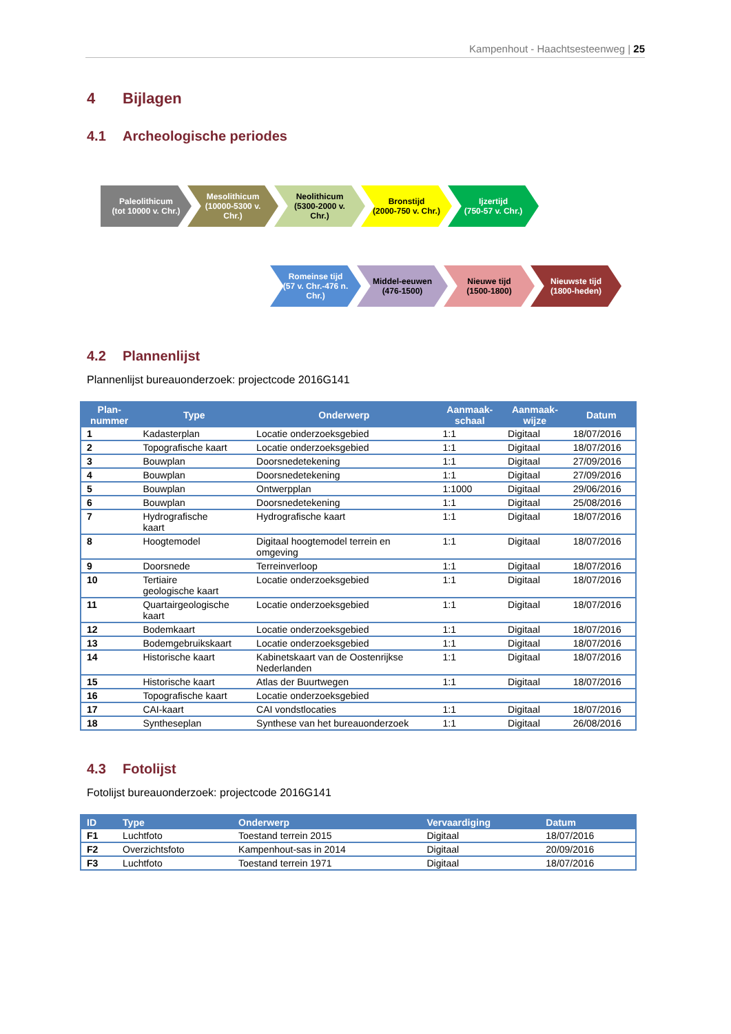Kampenhout - Haachtsesteenweg | 25
4 Bijlagen
4.1 Archeologische periodes
Paleolithicum
(tot 10000 v. Chr.)
Mesolithicum
(10000-5300 v. Chr.)
Neolithicum
(5300-2000 v. Chr.)
Bronstijd
(2000-750 v. Chr.)
Ijzertijd
(750-57 v. Chr.)
Romeinse tijd
(57 v. Chr.-476 n. Chr.)
Middel-eeuwen
(476-1500)
Nieuwe tijd
(1500-1800)
Nieuwste tijd
(1800-heden)
4.2 Plannenlijst
Plannenlijst bureauonderzoek: projectcode 2016G141
| Plan- nummer | Type | Onderwerp | Aanmaak- schaal | Aanmaak- wijze | Datum |
| --- | --- | --- | --- | --- | --- |
| 1 | Kadasterplan | Locatie onderzoeksgebied | 1:1 | Digitaal | 18/07/2016 |
| 2 | Topografische kaart | Locatie onderzoeksgebied | 1:1 | Digitaal | 18/07/2016 |
| 3 | Bouwplan | Doorsnedetekening | 1:1 | Digitaal | 27/09/2016 |
| 4 | Bouwplan | Doorsnedetekening | 1:1 | Digitaal | 27/09/2016 |
| 5 | Bouwplan | Ontwerpplan | 1:1000 | Digitaal | 29/06/2016 |
| 6 | Bouwplan | Doorsnedetekening | 1:1 | Digitaal | 25/08/2016 |
| 7 | Hydrografische kaart | Hydrografische kaart | 1:1 | Digitaal | 18/07/2016 |
| 8 | Hoogtemodel | Digitaal hoogtemodel terrein en omgeving | 1:1 | Digitaal | 18/07/2016 |
| 9 | Doorsnede | Terreinverloop | 1:1 | Digitaal | 18/07/2016 |
| 10 | Tertiaire geologische kaart | Locatie onderzoeksgebied | 1:1 | Digitaal | 18/07/2016 |
| 11 | Quartairgeologische kaart | Locatie onderzoeksgebied | 1:1 | Digitaal | 18/07/2016 |
| 12 | Bodemkaart | Locatie onderzoeksgebied | 1:1 | Digitaal | 18/07/2016 |
| 13 | Bodemgebruikskaart | Locatie onderzoeksgebied | 1:1 | Digitaal | 18/07/2016 |
| 14 | Historische kaart | Kabinetskaart van de Oostenrijkse Nederlanden | 1:1 | Digitaal | 18/07/2016 |
| 15 | Historische kaart | Atlas der Buurtwegen | 1:1 | Digitaal | 18/07/2016 |
| 16 | Topografische kaart | Locatie onderzoeksgebied | | | |
| 17 | CAI-kaart | CAI vondstlocaties | 1:1 | Digitaal | 18/07/2016 |
| 18 | Syntheseplan | Synthese van het bureauonderzoek | 1:1 | Digitaal | 26/08/2016 |
4.3 Fotolijst
Fotolijst bureauonderzoek: projectcode 2016G141
| ID | Type | Onderwerp | Vervaardiging | Datum |
| --- | --- | --- | --- | --- |
| F1 | Luchtfoto | Toestand terrein 2015 | Digitaal | 18/07/2016 |
| F2 | Overzichtsfoto | Kampenhout-sas in 2014 | Digitaal | 20/09/2016 |
| F3 | Luchtfoto | Toestand terrein 1971 | Digitaal | 18/07/2016 |